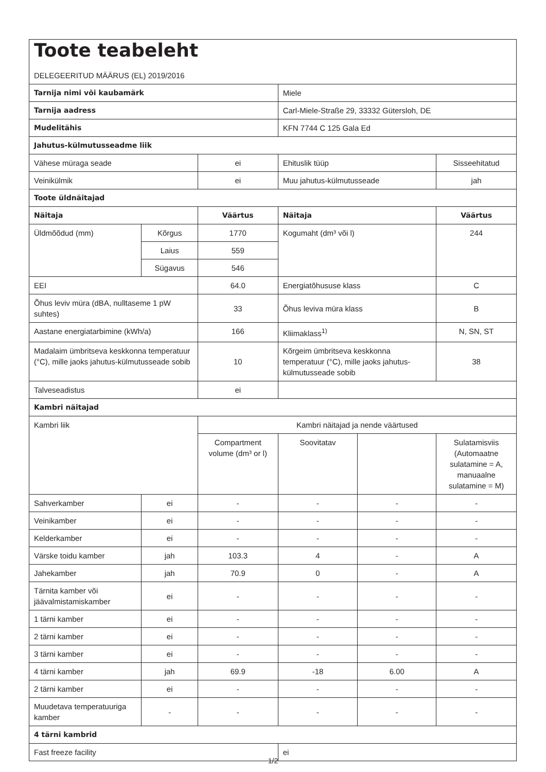| Toote teabeleht DELEGEERITUD MÄÄRUS (EL) 2019/2016 | | | | | |
| Tarnija nimi või kaubamärk | | | Miele | | |
| Tarnija aadress | | | Carl-Miele-Straße 29, 33332 Gütersloh, DE | | |
| Mudelitähis | | | KFN 7744 C 125 Gala Ed | | |
| Jahutus-külmutusseadme liik | | | | | |
| Vähese müraga seade | | ei | Ehituslik tüüp | | Sisseehitatud |
| Veinikülmik | | ei | Muu jahutus-külmutusseade | | jah |
| Toote üldnäitajad | | | | | |
| Näitaja | | Väärtus | Näitaja | | Väärtus |
| Üldmõõdud (mm) | Kõrgus | 1770 | Kogumaht (dm³ või l) | | 244 |
| | Laius | 559 | | | |
| | Sügavus | 546 | | | |
| EEI | | 64.0 | Energiatõhususe klass | | C |
| Õhus leviv müra (dBA, nulltaseme 1 pW suhtes) | | 33 | Õhus leviva müra klass | | B |
| Aastane energiatarbimine (kWh/a) | | 166 | Kliimaklass<sup>1)</sup> | | N, SN, ST |
| Madalaim ümbritseva keskkonna temperatuur (°C), mille jaoks jahutus-külmutusseade sobib | | 10 | Kõrgeim ümbritseva keskkonna temperatuur (°C), mille jaoks jahutus-külmutusseade sobib | | 38 |
| Talveseadistus | | ei | | | |
| Kambri näitajad | | | | | |
| Kambri liik | | Kambri näitajad ja nende väärtused | | | |
| | | Compartment volume (dm³ or l) | Soovitatav | | Sulatamisviis (Automaatne sulatamine = A, manuaalne sulatamine = M) |
| Sahverkamber | ei | - | - | - | - |
| Veinikamber | ei | - | - | - | - |
| Kelderkamber | ei | - | - | - | - |
| Värske toidu kamber | jah | 103.3 | 4 | - | A |
| Jahekamber | jah | 70.9 | 0 | - | A |
| Tärnita kamber või jäävalmistamiskamber | ei | - | - | - | - |
| 1 tärni kamber | ei | - | - | - | - |
| 2 tärni kamber | ei | - | - | - | - |
| 3 tärni kamber | ei | - | - | - | - |
| 4 tärni kamber | jah | 69.9 | -18 | 6.00 | A |
| 2 tärni kamber | ei | - | - | - | - |
| Muudetava temperatuuriga kamber | - | - | - | - | - |
| 4 tärni kambrid | | | | | |
| Fast freeze facility | | | ei | | |
1/2